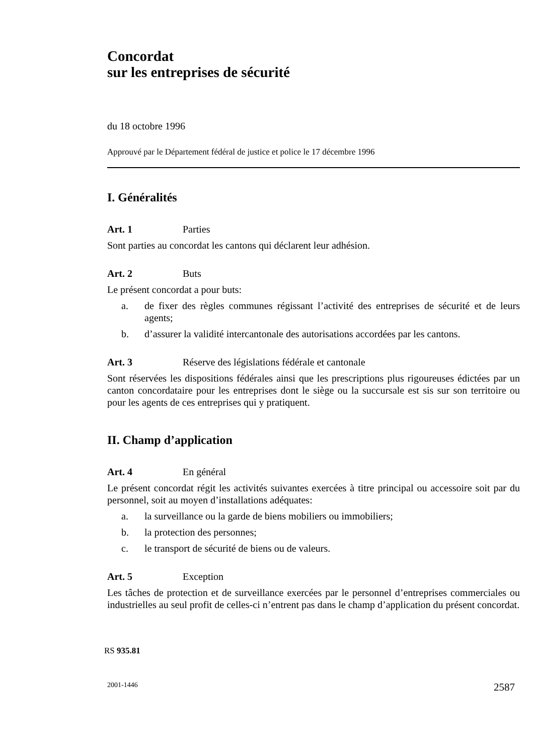Concordat
sur les entreprises de sécurité
du 18 octobre 1996
Approuvé par le Département fédéral de justice et police le 17 décembre 1996
I. Généralités
Art. 1 Parties
Sont parties au concordat les cantons qui déclarent leur adhésion.
Art. 2 Buts
Le présent concordat a pour buts:
a. de fixer des règles communes régissant l’activité des entreprises de sécurité et de leurs agents;
b. d’assurer la validité intercantonale des autorisations accordées par les cantons.
Art. 3 Réserve des législations fédérale et cantonale
Sont réservées les dispositions fédérales ainsi que les prescriptions plus rigoureuses édictées par un canton concordataire pour les entreprises dont le siège ou la succursale est sis sur son territoire ou pour les agents de ces entreprises qui y pratiquent.
II. Champ d’application
Art. 4 En général
Le présent concordat régit les activités suivantes exercées à titre principal ou accessoire soit par du personnel, soit au moyen d’installations adéquates:
a. la surveillance ou la garde de biens mobiliers ou immobiliers;
b. la protection des personnes;
c. le transport de sécurité de biens ou de valeurs.
Art. 5 Exception
Les tâches de protection et de surveillance exercées par le personnel d’entreprises commerciales ou industrielles au seul profit de celles-ci n’entrent pas dans le champ d’application du présent concordat.
RS 935.81
2001-1446 2587